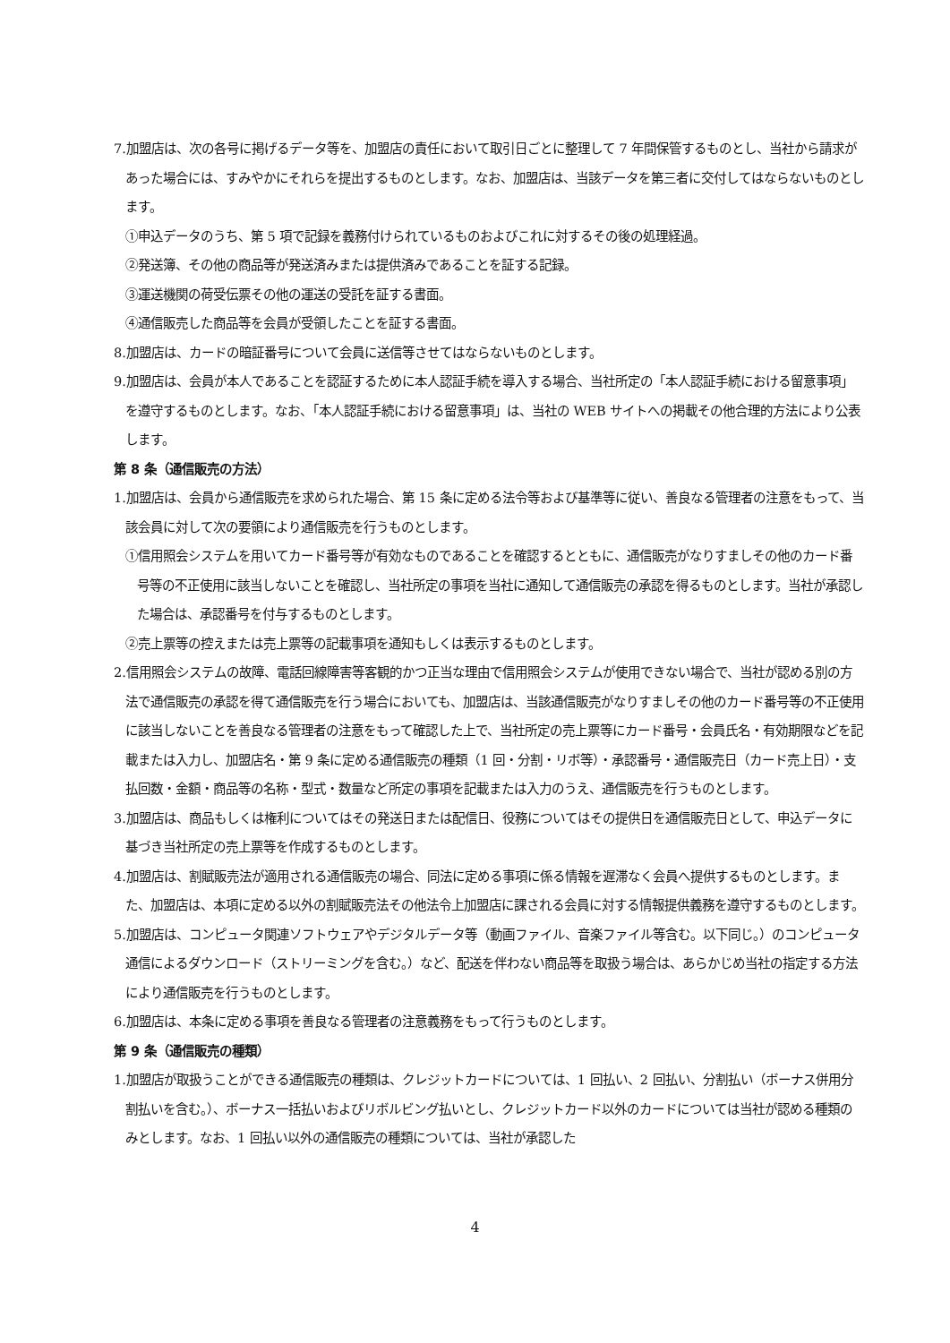7.加盟店は、次の各号に掲げるデータ等を、加盟店の責任において取引日ごとに整理して 7 年間保管するものとし、当社から請求があった場合には、すみやかにそれらを提出するものとします。なお、加盟店は、当該データを第三者に交付してはならないものとします。
①申込データのうち、第 5 項で記録を義務付けられているものおよびこれに対するその後の処理経過。
②発送簿、その他の商品等が発送済みまたは提供済みであることを証する記録。
③運送機関の荷受伝票その他の運送の受託を証する書面。
④通信販売した商品等を会員が受領したことを証する書面。
8.加盟店は、カードの暗証番号について会員に送信等させてはならないものとします。
9.加盟店は、会員が本人であることを認証するために本人認証手続を導入する場合、当社所定の「本人認証手続における留意事項」を遵守するものとします。なお、「本人認証手続における留意事項」は、当社の WEB サイトへの掲載その他合理的方法により公表します。
第 8 条（通信販売の方法）
1.加盟店は、会員から通信販売を求められた場合、第 15 条に定める法令等および基準等に従い、善良なる管理者の注意をもって、当該会員に対して次の要領により通信販売を行うものとします。
①信用照会システムを用いてカード番号等が有効なものであることを確認するとともに、通信販売がなりすましその他のカード番号等の不正使用に該当しないことを確認し、当社所定の事項を当社に通知して通信販売の承認を得るものとします。当社が承認した場合は、承認番号を付与するものとします。
②売上票等の控えまたは売上票等の記載事項を通知もしくは表示するものとします。
2.信用照会システムの故障、電話回線障害等客観的かつ正当な理由で信用照会システムが使用できない場合で、当社が認める別の方法で通信販売の承認を得て通信販売を行う場合においても、加盟店は、当該通信販売がなりすましその他のカード番号等の不正使用に該当しないことを善良なる管理者の注意をもって確認した上で、当社所定の売上票等にカード番号・会員氏名・有効期限などを記載または入力し、加盟店名・第 9 条に定める通信販売の種類（1 回・分割・リボ等）・承認番号・通信販売日（カード売上日）・支払回数・金額・商品等の名称・型式・数量など所定の事項を記載または入力のうえ、通信販売を行うものとします。
3.加盟店は、商品もしくは権利についてはその発送日または配信日、役務についてはその提供日を通信販売日として、申込データに基づき当社所定の売上票等を作成するものとします。
4.加盟店は、割賦販売法が適用される通信販売の場合、同法に定める事項に係る情報を遅滞なく会員へ提供するものとします。また、加盟店は、本項に定める以外の割賦販売法その他法令上加盟店に課される会員に対する情報提供義務を遵守するものとします。
5.加盟店は、コンピュータ関連ソフトウェアやデジタルデータ等（動画ファイル、音楽ファイル等含む。以下同じ。）のコンピュータ通信によるダウンロード（ストリーミングを含む。）など、配送を伴わない商品等を取扱う場合は、あらかじめ当社の指定する方法により通信販売を行うものとします。
6.加盟店は、本条に定める事項を善良なる管理者の注意義務をもって行うものとします。
第 9 条（通信販売の種類）
1.加盟店が取扱うことができる通信販売の種類は、クレジットカードについては、1 回払い、2 回払い、分割払い（ボーナス併用分割払いを含む。）、ボーナス一括払いおよびリボルビング払いとし、クレジットカード以外のカードについては当社が認める種類のみとします。なお、1 回払い以外の通信販売の種類については、当社が承認した
4